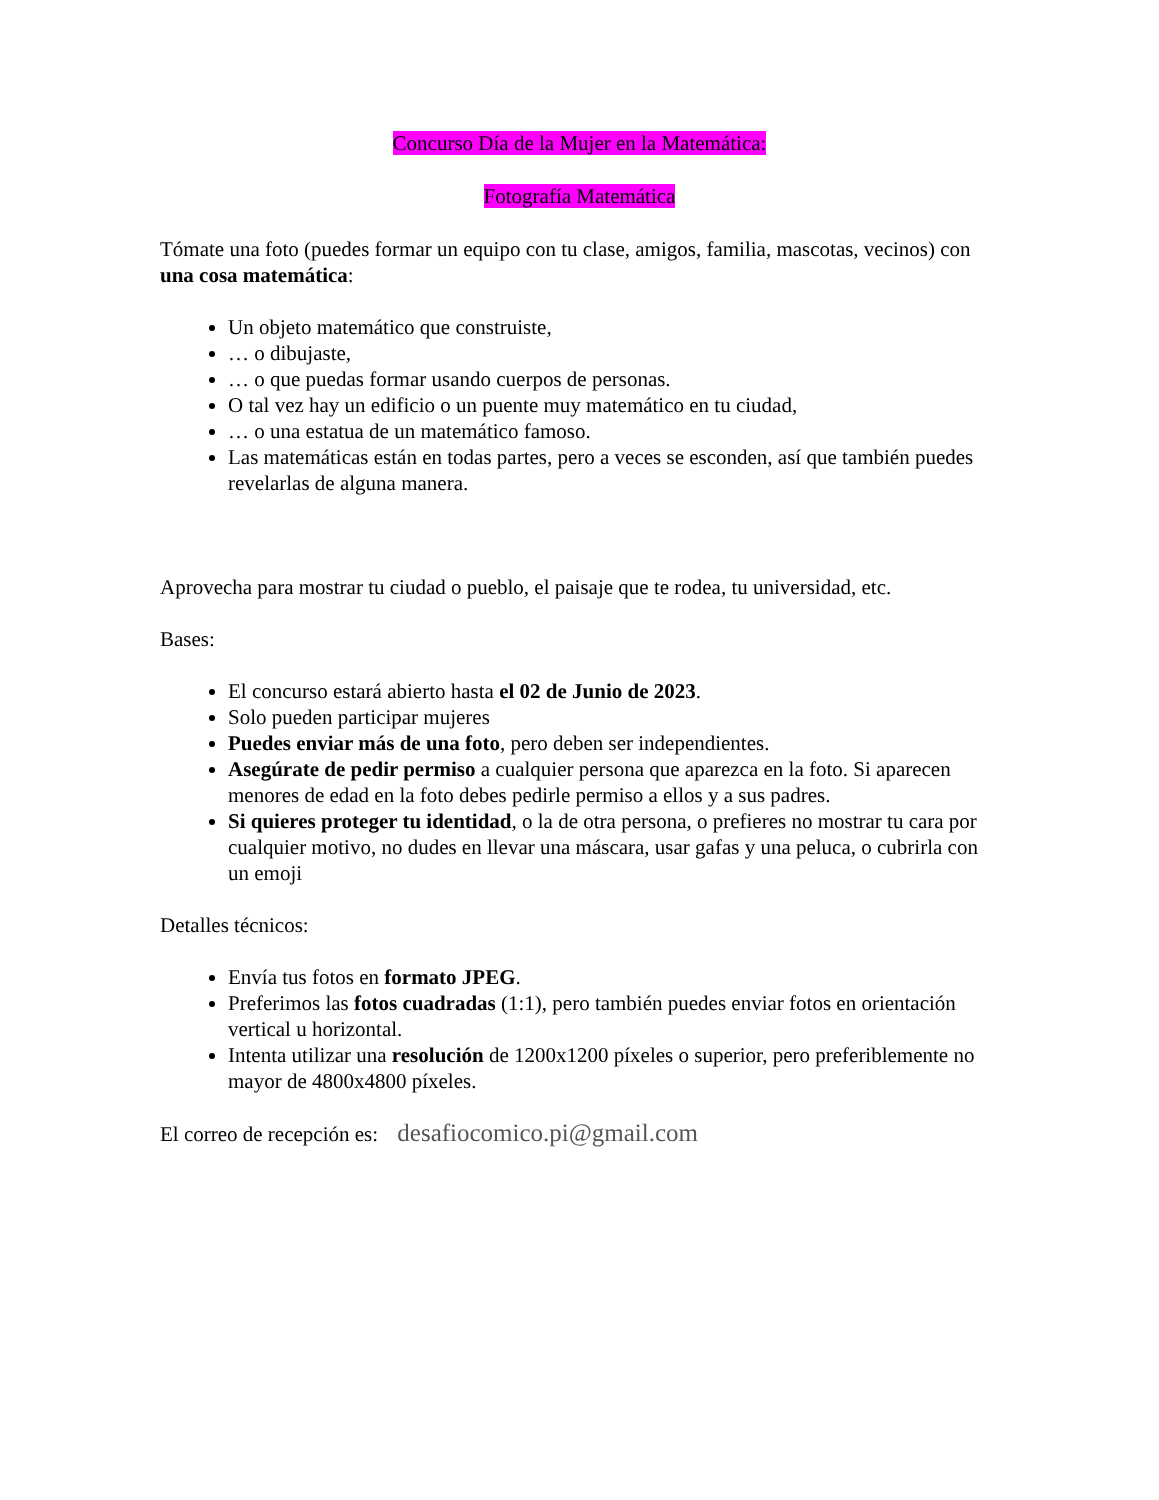Concurso Día de la Mujer en la Matemática:
Fotografía Matemática
Tómate una foto (puedes formar un equipo con tu clase, amigos, familia, mascotas, vecinos) con una cosa matemática:
Un objeto matemático que construiste,
… o dibujaste,
… o que puedas formar usando cuerpos de personas.
O tal vez hay un edificio o un puente muy matemático en tu ciudad,
… o una estatua de un matemático famoso.
Las matemáticas están en todas partes, pero a veces se esconden, así que también puedes revelarlas de alguna manera.
Aprovecha para mostrar tu ciudad o pueblo, el paisaje que te rodea, tu universidad, etc.
Bases:
El concurso estará abierto hasta el 02 de Junio de 2023.
Solo pueden participar mujeres
Puedes enviar más de una foto, pero deben ser independientes.
Asegúrate de pedir permiso a cualquier persona que aparezca en la foto. Si aparecen menores de edad en la foto debes pedirle permiso a ellos y a sus padres.
Si quieres proteger tu identidad, o la de otra persona, o prefieres no mostrar tu cara por cualquier motivo, no dudes en llevar una máscara, usar gafas y una peluca, o cubrirla con un emoji
Detalles técnicos:
Envía tus fotos en formato JPEG.
Preferimos las fotos cuadradas (1:1), pero también puedes enviar fotos en orientación vertical u horizontal.
Intenta utilizar una resolución de 1200x1200 píxeles o superior, pero preferiblemente no mayor de 4800x4800 píxeles.
El correo de recepción es: desafiocomico.pi@gmail.com